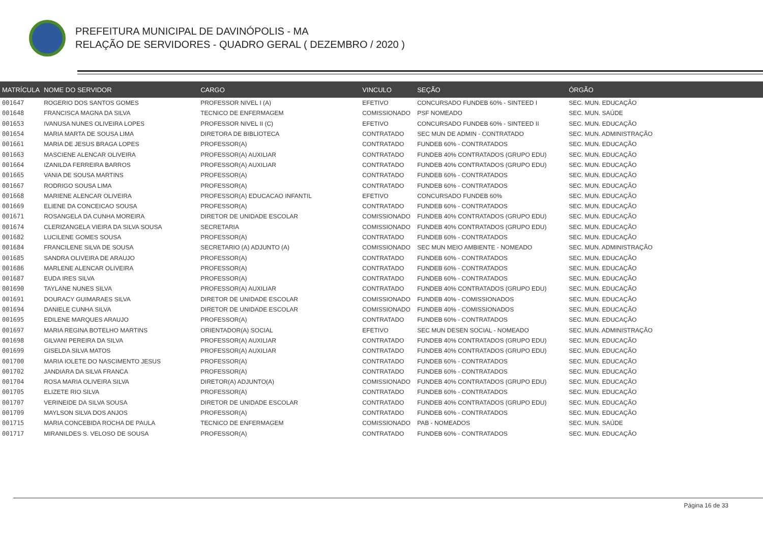PREFEITURA MUNICIPAL DE DAVINÓPOLIS - MA
RELAÇÃO DE SERVIDORES - QUADRO GERAL ( DEZEMBRO / 2020 )
| MATRÍCULA | NOME DO SERVIDOR | CARGO | VINCULO | SEÇÃO | ÓRGÃO |
| --- | --- | --- | --- | --- | --- |
| 001647 | ROGERIO DOS SANTOS GOMES | PROFESSOR NIVEL I (A) | EFETIVO | CONCURSADO FUNDEB 60% - SINTEED I | SEC. MUN. EDUCAÇÃO |
| 001648 | FRANCISCA MAGNA DA SILVA | TECNICO DE ENFERMAGEM | COMISSIONADO | PSF NOMEADO | SEC. MUN. SAÚDE |
| 001653 | IVANUSA NUNES OLIVEIRA LOPES | PROFESSOR NIVEL II (C) | EFETIVO | CONCURSADO FUNDEB 60% - SINTEED II | SEC. MUN. EDUCAÇÃO |
| 001654 | MARIA MARTA DE SOUSA LIMA | DIRETORA DE BIBLIOTECA | CONTRATADO | SEC MUN DE ADMIN - CONTRATADO | SEC. MUN. ADMINISTRAÇÃO |
| 001661 | MARIA DE JESUS BRAGA LOPES | PROFESSOR(A) | CONTRATADO | FUNDEB 60% - CONTRATADOS | SEC. MUN. EDUCAÇÃO |
| 001663 | MASCIENE ALENCAR OLIVEIRA | PROFESSOR(A) AUXILIAR | CONTRATADO | FUNDEB 40% CONTRATADOS (GRUPO EDU) | SEC. MUN. EDUCAÇÃO |
| 001664 | IZANILDA FERREIRA BARROS | PROFESSOR(A) AUXILIAR | CONTRATADO | FUNDEB 40% CONTRATADOS (GRUPO EDU) | SEC. MUN. EDUCAÇÃO |
| 001665 | VANIA DE SOUSA MARTINS | PROFESSOR(A) | CONTRATADO | FUNDEB 60% - CONTRATADOS | SEC. MUN. EDUCAÇÃO |
| 001667 | RODRIGO SOUSA LIMA | PROFESSOR(A) | CONTRATADO | FUNDEB 60% - CONTRATADOS | SEC. MUN. EDUCAÇÃO |
| 001668 | MARIENE ALENCAR OLIVEIRA | PROFESSOR(A) EDUCACAO INFANTIL | EFETIVO | CONCURSADO FUNDEB 60% | SEC. MUN. EDUCAÇÃO |
| 001669 | ELIENE DA CONCEICAO SOUSA | PROFESSOR(A) | CONTRATADO | FUNDEB 60% - CONTRATADOS | SEC. MUN. EDUCAÇÃO |
| 001671 | ROSANGELA DA CUNHA MOREIRA | DIRETOR DE UNIDADE ESCOLAR | COMISSIONADO | FUNDEB 40% CONTRATADOS (GRUPO EDU) | SEC. MUN. EDUCAÇÃO |
| 001674 | CLERIZANGELA VIEIRA DA SILVA SOUSA | SECRETARIA | COMISSIONADO | FUNDEB 40% CONTRATADOS (GRUPO EDU) | SEC. MUN. EDUCAÇÃO |
| 001682 | LUCILENE GOMES SOUSA | PROFESSOR(A) | CONTRATADO | FUNDEB 60% - CONTRATADOS | SEC. MUN. EDUCAÇÃO |
| 001684 | FRANCILENE SILVA DE SOUSA | SECRETARIO (A) ADJUNTO (A) | COMISSIONADO | SEC MUN MEIO AMBIENTE - NOMEADO | SEC. MUN. ADMINISTRAÇÃO |
| 001685 | SANDRA OLIVEIRA DE ARAUJO | PROFESSOR(A) | CONTRATADO | FUNDEB 60% - CONTRATADOS | SEC. MUN. EDUCAÇÃO |
| 001686 | MARLENE ALENCAR OLIVEIRA | PROFESSOR(A) | CONTRATADO | FUNDEB 60% - CONTRATADOS | SEC. MUN. EDUCAÇÃO |
| 001687 | EUDA IRES SILVA | PROFESSOR(A) | CONTRATADO | FUNDEB 60% - CONTRATADOS | SEC. MUN. EDUCAÇÃO |
| 001690 | TAYLANE NUNES SILVA | PROFESSOR(A) AUXILIAR | CONTRATADO | FUNDEB 40% CONTRATADOS (GRUPO EDU) | SEC. MUN. EDUCAÇÃO |
| 001691 | DOURACY GUIMARAES SILVA | DIRETOR DE UNIDADE ESCOLAR | COMISSIONADO | FUNDEB 40% - COMISSIONADOS | SEC. MUN. EDUCAÇÃO |
| 001694 | DANIELE CUNHA SILVA | DIRETOR DE UNIDADE ESCOLAR | COMISSIONADO | FUNDEB 40% - COMISSIONADOS | SEC. MUN. EDUCAÇÃO |
| 001695 | EDILENE MARQUES ARAUJO | PROFESSOR(A) | CONTRATADO | FUNDEB 60% - CONTRATADOS | SEC. MUN. EDUCAÇÃO |
| 001697 | MARIA REGINA BOTELHO MARTINS | ORIENTADOR(A) SOCIAL | EFETIVO | SEC MUN DESEN SOCIAL - NOMEADO | SEC. MUN. ADMINISTRAÇÃO |
| 001698 | GILVANI PEREIRA DA SILVA | PROFESSOR(A) AUXILIAR | CONTRATADO | FUNDEB 40% CONTRATADOS (GRUPO EDU) | SEC. MUN. EDUCAÇÃO |
| 001699 | GISELDA SILVA MATOS | PROFESSOR(A) AUXILIAR | CONTRATADO | FUNDEB 40% CONTRATADOS (GRUPO EDU) | SEC. MUN. EDUCAÇÃO |
| 001700 | MARIA IOLETE DO NASCIMENTO JESUS | PROFESSOR(A) | CONTRATADO | FUNDEB 60% - CONTRATADOS | SEC. MUN. EDUCAÇÃO |
| 001702 | JANDIARA DA SILVA FRANCA | PROFESSOR(A) | CONTRATADO | FUNDEB 60% - CONTRATADOS | SEC. MUN. EDUCAÇÃO |
| 001704 | ROSA MARIA OLIVEIRA SILVA | DIRETOR(A) ADJUNTO(A) | COMISSIONADO | FUNDEB 40% CONTRATADOS (GRUPO EDU) | SEC. MUN. EDUCAÇÃO |
| 001705 | ELIZETE RIO SILVA | PROFESSOR(A) | CONTRATADO | FUNDEB 60% - CONTRATADOS | SEC. MUN. EDUCAÇÃO |
| 001707 | VERINEIDE DA SILVA SOUSA | DIRETOR DE UNIDADE ESCOLAR | CONTRATADO | FUNDEB 40% CONTRATADOS (GRUPO EDU) | SEC. MUN. EDUCAÇÃO |
| 001709 | MAYLSON SILVA DOS ANJOS | PROFESSOR(A) | CONTRATADO | FUNDEB 60% - CONTRATADOS | SEC. MUN. EDUCAÇÃO |
| 001715 | MARIA CONCEBIDA ROCHA DE PAULA | TECNICO DE ENFERMAGEM | COMISSIONADO | PAB - NOMEADOS | SEC. MUN. SAÚDE |
| 001717 | MIRANILDES S. VELOSO DE SOUSA | PROFESSOR(A) | CONTRATADO | FUNDEB 60% - CONTRATADOS | SEC. MUN. EDUCAÇÃO |
Página 16 de 33